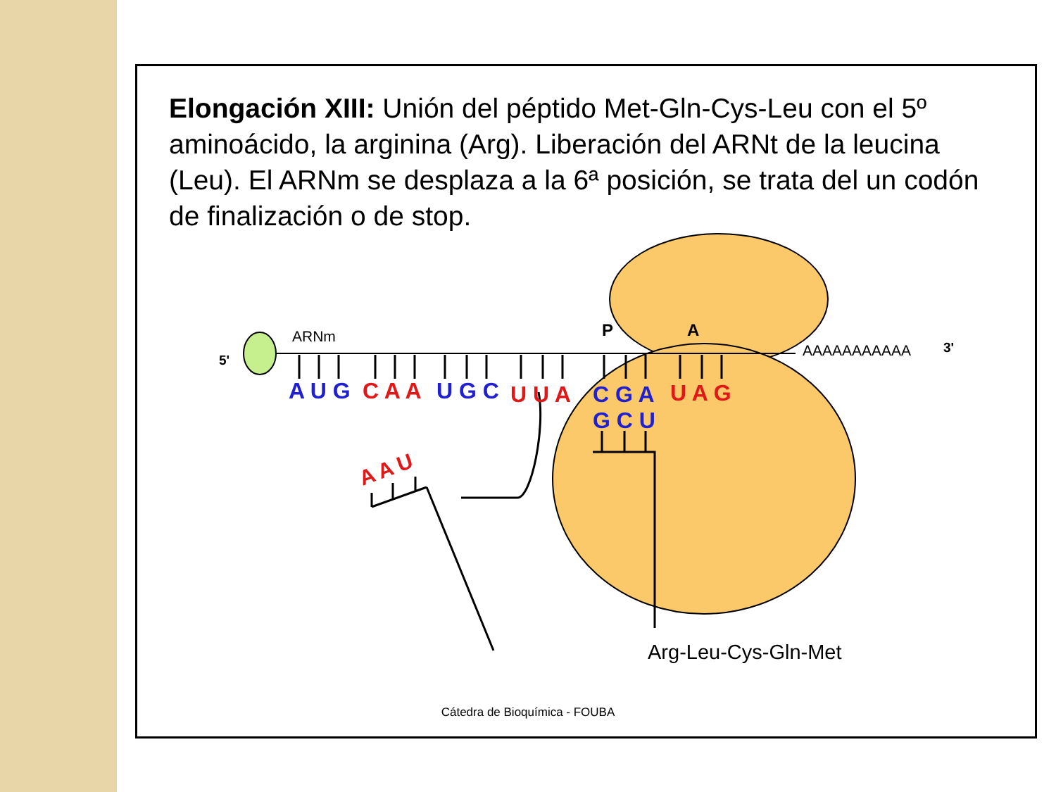Elongación XIII: Unión del péptido Met-Gln-Cys-Leu con el 5º aminoácido, la arginina (Arg). Liberación del ARNt de la leucina (Leu). El ARNm se desplaza a la 6ª posición, se trata del un codón de finalización o de stop.
5'
ARNm
P
A
AAAAAAAAAAA
3'
A U G
C A A
U G C
U U A
C G A
U A G
G C U
A A U
Arg-Leu-Cys-Gln-Met
Cátedra de Bioquímica - FOUBA